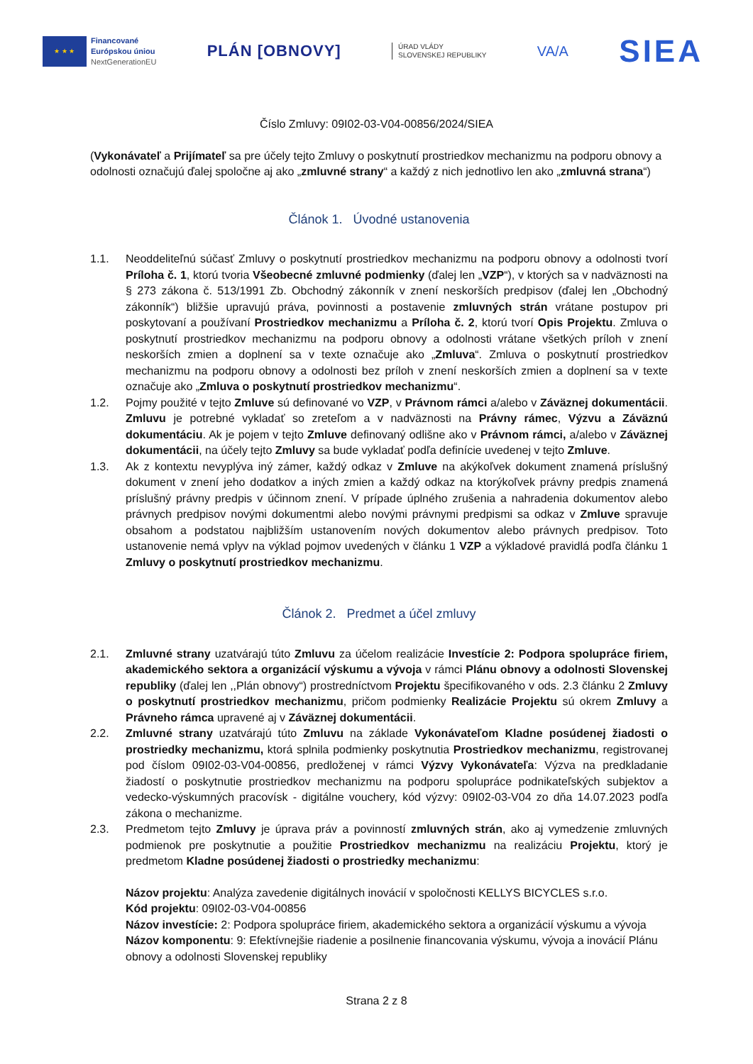★ ★ ★
Financované
Európskou úniou
NextGenerationEU
PLÁN [OBNOVY]
ÚRAD VLÁDY
SLOVENSKEJ REPUBLIKY
VA/A
SIEA
Číslo Zmluvy: 09I02-03-V04-00856/2024/SIEA
(Vykonávateľ a Prijímateľ sa pre účely tejto Zmluvy o poskytnutí prostriedkov mechanizmu na podporu obnovy a odolnosti označujú ďalej spoločne aj ako „zmluvné strany“ a každý z nich jednotlivo len ako „zmluvná strana“)
Článok 1. Úvodné ustanovenia
1.1. Neoddeliteľnú súčasť Zmluvy o poskytnutí prostriedkov mechanizmu na podporu obnovy a odolnosti tvorí Príloha č. 1, ktorú tvoria Všeobecné zmluvné podmienky (ďalej len „VZP“), v ktorých sa v nadväznosti na § 273 zákona č. 513/1991 Zb. Obchodný zákonník v znení neskorších predpisov (ďalej len „Obchodný zákonník“) bližšie upravujú práva, povinnosti a postavenie zmluvných strán vrátane postupov pri poskytovaní a používaní Prostriedkov mechanizmu a Príloha č. 2, ktorú tvorí Opis Projektu. Zmluva o poskytnutí prostriedkov mechanizmu na podporu obnovy a odolnosti vrátane všetkých príloh v znení neskorších zmien a doplnení sa v texte označuje ako „Zmluva“. Zmluva o poskytnutí prostriedkov mechanizmu na podporu obnovy a odolnosti bez príloh v znení neskorších zmien a doplnení sa v texte označuje ako „Zmluva o poskytnutí prostriedkov mechanizmu“.
1.2. Pojmy použité v tejto Zmluve sú definované vo VZP, v Právnom rámci a/alebo v Záväznej dokumentácii. Zmluvu je potrebné vykladať so zreteľom a v nadväznosti na Právny rámec, Výzvu a Záväznú dokumentáciu. Ak je pojem v tejto Zmluve definovaný odlišne ako v Právnom rámci, a/alebo v Záväznej dokumentácii, na účely tejto Zmluvy sa bude vykladať podľa definície uvedenej v tejto Zmluve.
1.3. Ak z kontextu nevyplýva iný zámer, každý odkaz v Zmluve na akýkoľvek dokument znamená príslušný dokument v znení jeho dodatkov a iných zmien a každý odkaz na ktorýkoľvek právny predpis znamená príslušný právny predpis v účinnom znení. V prípade úplného zrušenia a nahradenia dokumentov alebo právnych predpisov novými dokumentmi alebo novými právnymi predpismi sa odkaz v Zmluve spravuje obsahom a podstatou najbližším ustanovením nových dokumentov alebo právnych predpisov. Toto ustanovenie nemá vplyv na výklad pojmov uvedených v článku 1 VZP a výkladové pravidlá podľa článku 1 Zmluvy o poskytnutí prostriedkov mechanizmu.
Článok 2. Predmet a účel zmluvy
2.1. Zmluvné strany uzatvárajú túto Zmluvu za účelom realizácie Investície 2: Podpora spolupráce firiem, akademického sektora a organizácií výskumu a vývoja v rámci Plánu obnovy a odolnosti Slovenskej republiky (ďalej len ,,Plán obnovy“) prostredníctvom Projektu špecifikovaného v ods. 2.3 článku 2 Zmluvy o poskytnutí prostriedkov mechanizmu, pričom podmienky Realizácie Projektu sú okrem Zmluvy a Právneho rámca upravené aj v Záväznej dokumentácii.
2.2. Zmluvné strany uzatvárajú túto Zmluvu na základe Vykonávateľom Kladne posúdenej žiadosti o prostriedky mechanizmu, ktorá splnila podmienky poskytnutia Prostriedkov mechanizmu, registrovanej pod číslom 09I02-03-V04-00856, predloženej v rámci Výzvy Vykonávateľa: Výzva na predkladanie žiadostí o poskytnutie prostriedkov mechanizmu na podporu spolupráce podnikateľských subjektov a vedecko-výskumných pracovísk - digitálne vouchery, kód výzvy: 09I02-03-V04 zo dňa 14.07.2023 podľa zákona o mechanizme.
2.3. Predmetom tejto Zmluvy je úprava práv a povinností zmluvných strán, ako aj vymedzenie zmluvných podmienok pre poskytnutie a použitie Prostriedkov mechanizmu na realizáciu Projektu, ktorý je predmetom Kladne posúdenej žiadosti o prostriedky mechanizmu:
Názov projektu: Analýza zavedenie digitálnych inovácií v spoločnosti KELLYS BICYCLES s.r.o.
Kód projektu: 09I02-03-V04-00856
Názov investície: 2: Podpora spolupráce firiem, akademického sektora a organizácií výskumu a vývoja
Názov komponentu: 9: Efektívnejšie riadenie a posilnenie financovania výskumu, vývoja a inovácií Plánu obnovy a odolnosti Slovenskej republiky
Strana 2 z 8